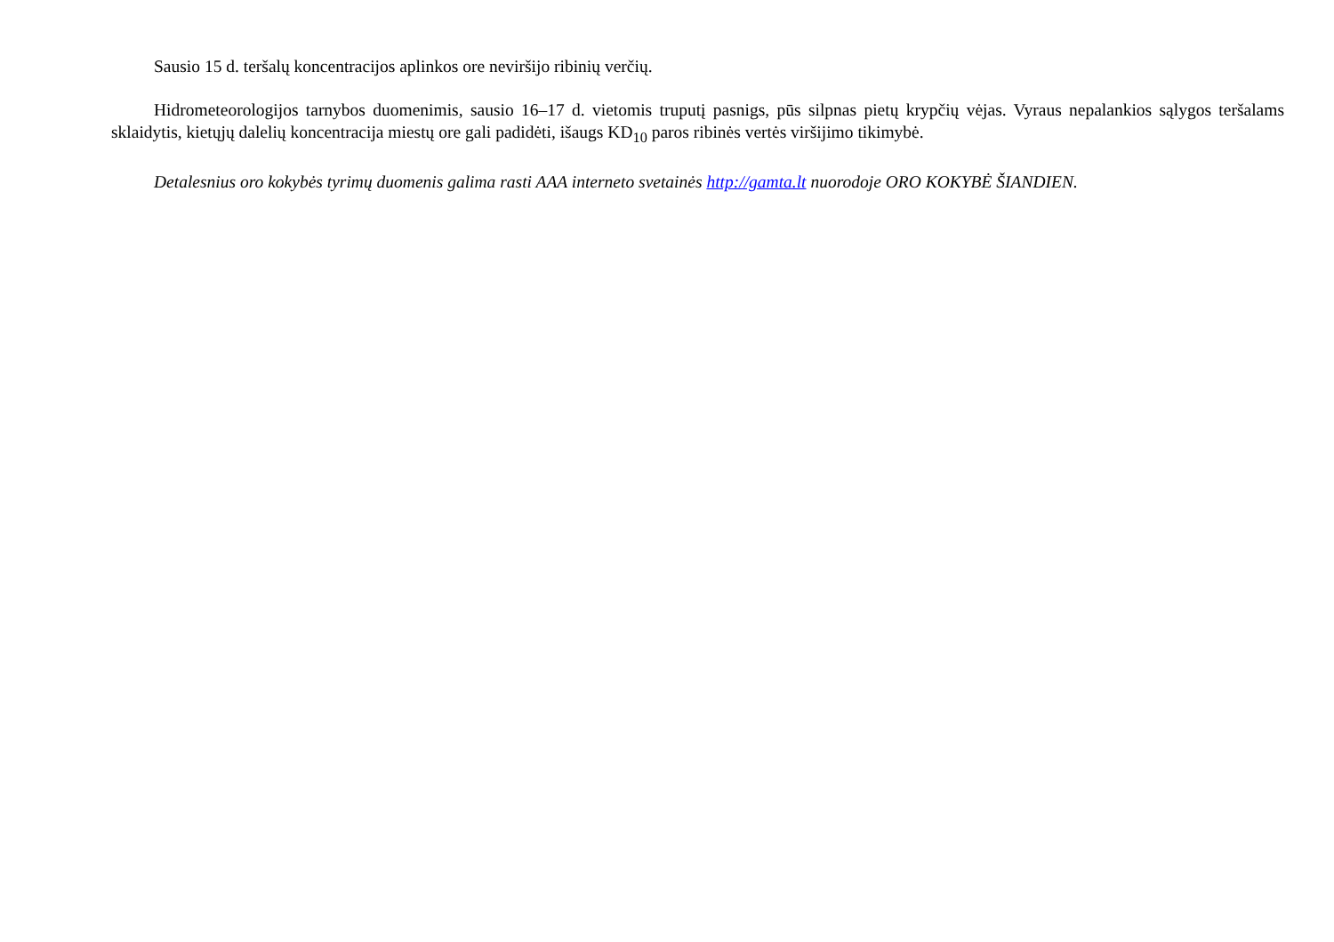Sausio 15 d. teršalų koncentracijos aplinkos ore neviršijo ribinių verčių.
Hidrometeorologijos tarnybos duomenimis, sausio 16–17 d. vietomis truputį pasnigs, pūs silpnas pietų krypčių vėjas. Vyraus nepalankios sąlygos teršalams sklaidytis, kietųjų dalelių koncentracija miestų ore gali padidėti, išaugs KD<sub>10</sub> paros ribinės vertės viršijimo tikimybė.
Detalesnius oro kokybės tyrimų duomenis galima rasti AAA interneto svetainės http://gamta.lt nuorodoje ORO KOKYBĖ ŠIANDIEN.